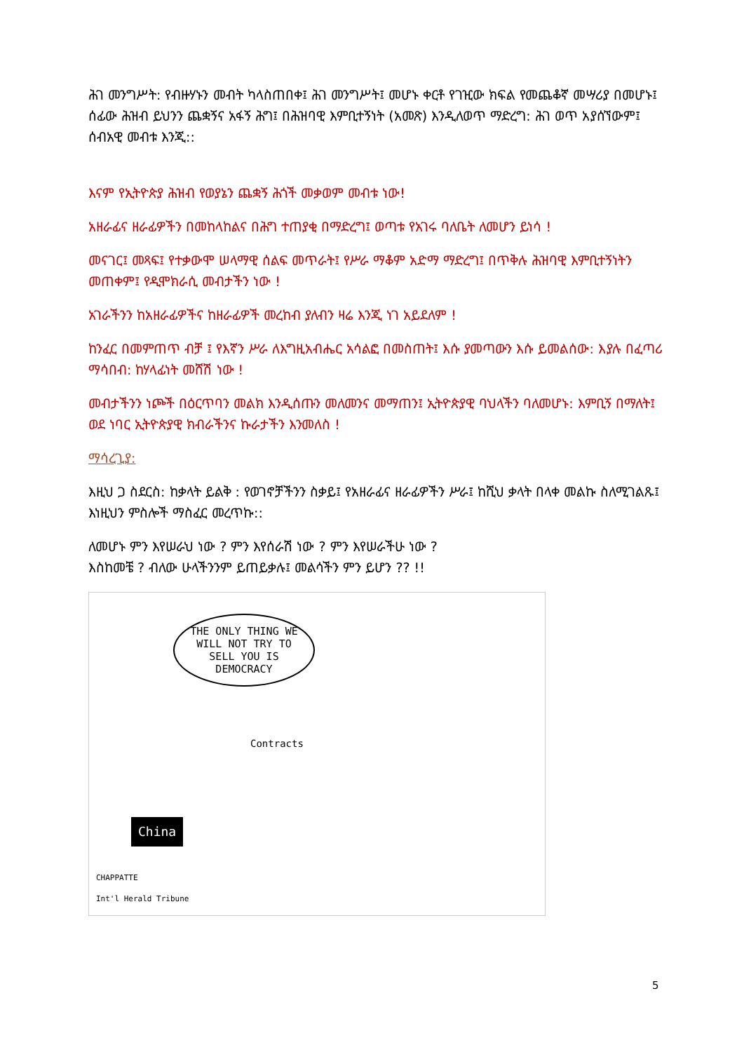ሕገ መንግሥት: የብዙሃኑን መብት ካላስጠበቀ፤ ሕገ መንግሥት፤ መሆኑ ቀርቶ የገዢው ክፍል የመጨቆኛ መሣሪያ በመሆኑ፤ ሰፊው ሕዝብ ይህንን ጨቋኝና አፋኝ ሕግ፤ በሕዝባዊ እምቢተኝነት (አመጽ) እንዲለወጥ ማድረግ: ሕገ ወጥ አያሰኘውም፤ ሰብአዊ መብቱ እንጂ::
እናም የኢትዮጵያ ሕዝብ የወያኔን ጨቋኝ ሕጎች መቃወም መብቱ ነው!
አዘራፊና ዘራፊዎችን በመከላከልና በሕግ ተጠያቂ በማድረግ፤ ወጣቱ የአገሩ ባለቤት ለመሆን ይነሳ !
መናገር፤ መጻፍ፤ የተቃውሞ ሠላማዊ ሰልፍ መጥራት፤ የሥራ ማቆም አድማ ማድረግ፤ በጥቅሉ ሕዝባዊ እምቢተኝነትን መጠቀም፤ የዲሞክራሲ መብታችን ነው !
አገራችንን ከአዘራፊዎችና ከዘራፊዎች መረከብ ያለብን ዛሬ እንጂ ነገ አይደለም !
ከንፈር በመምጠጥ ብቻ ፤ የእኛን ሥራ ለእግዚአብሔር አሳልፎ በመስጠት፤ እሱ ያመጣውን እሱ ይመልሰው: እያሉ በፈጣሪ ማሳበብ: ከሃላፊነት መሸሽ ነው !
መብታችንን ነጮች በዕርጥባን መልክ እንዲሰጡን መለመንና መማጠን፤ ኢትዮጵያዊ ባህላችን ባለመሆኑ: እምቢኝ በማለት፤ ወደ ነባር ኢትዮጵያዊ ክብራችንና ኩራታችን እንመለስ !
ማሳረጊያ:
እዚህ ጋ ስደርስ: ከቃላት ይልቅ : የወገኖቻችንን ስቃይ፤ የአዘራፊና ዘራፊዎችን ሥራ፤ ከሺህ ቃላት በላቀ መልኩ ስለሚገልጹ፤ እነዚህን ምስሎች ማስፈር መረጥኩ::
ለመሆኑ ምን እየሠራህ ነው ? ምን እየሰራሽ ነው ? ምን እየሠራችሁ ነው ?
እስከመቼ ? ብለው ሁላችንንም ይጠይቃሉ፤ መልሳችን ምን ይሆን ?? !!
THE ONLY THING WE WILL NOT TRY TO SELL YOU IS DEMOCRACY
Contracts
China
CHAPPATTE
Int'l Herald Tribune
5